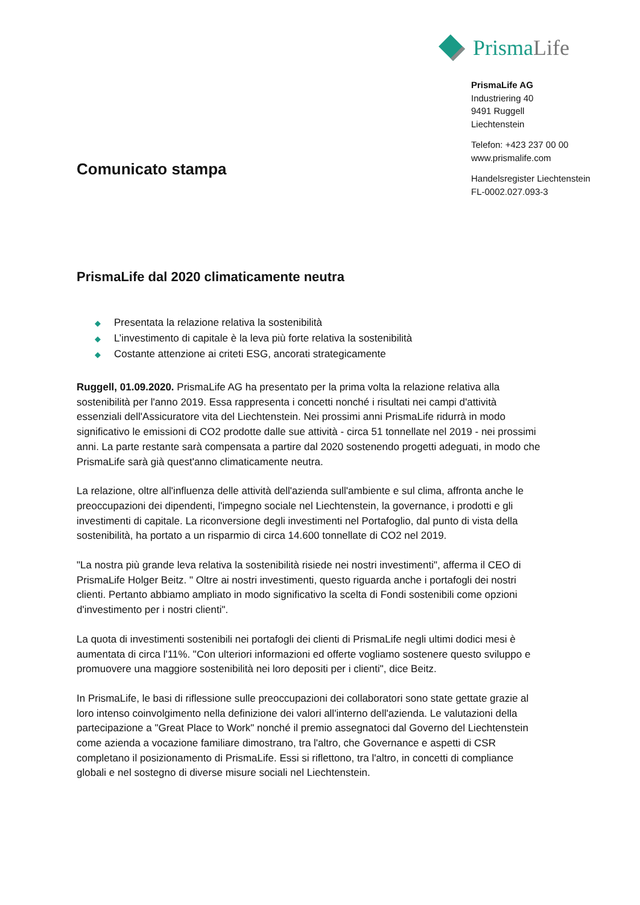PrismaLife
PrismaLife AG
Industriering 40
9491 Ruggell
Liechtenstein
Telefon: +423 237 00 00
www.prismalife.com
Handelsregister Liechtenstein
FL-0002.027.093-3
Comunicato stampa
PrismaLife dal 2020 climaticamente neutra
◆ Presentata la relazione relativa la sostenibilità
◆ L’investimento di capitale è la leva più forte relativa la sostenibilità
◆ Costante attenzione ai criteti ESG, ancorati strategicamente
Ruggell, 01.09.2020. PrismaLife AG ha presentato per la prima volta la relazione relativa alla sostenibilità per l'anno 2019. Essa rappresenta i concetti nonché i risultati nei campi d'attività essenziali dell'Assicuratore vita del Liechtenstein. Nei prossimi anni PrismaLife ridurrà in modo significativo le emissioni di CO2 prodotte dalle sue attività - circa 51 tonnellate nel 2019 - nei prossimi anni. La parte restante sarà compensata a partire dal 2020 sostenendo progetti adeguati, in modo che PrismaLife sarà già quest'anno climaticamente neutra.
La relazione, oltre all'influenza delle attività dell'azienda sull'ambiente e sul clima, affronta anche le preoccupazioni dei dipendenti, l'impegno sociale nel Liechtenstein, la governance, i prodotti e gli investimenti di capitale. La riconversione degli investimenti nel Portafoglio, dal punto di vista della sostenibilità, ha portato a un risparmio di circa 14.600 tonnellate di CO2 nel 2019.
"La nostra più grande leva relativa la sostenibilità risiede nei nostri investimenti", afferma il CEO di PrismaLife Holger Beitz. " Oltre ai nostri investimenti, questo riguarda anche i portafogli dei nostri clienti. Pertanto abbiamo ampliato in modo significativo la scelta di Fondi sostenibili come opzioni d'investimento per i nostri clienti".
La quota di investimenti sostenibili nei portafogli dei clienti di PrismaLife negli ultimi dodici mesi è aumentata di circa l'11%. "Con ulteriori informazioni ed offerte vogliamo sostenere questo sviluppo e promuovere una maggiore sostenibilità nei loro depositi per i clienti", dice Beitz.
In PrismaLife, le basi di riflessione sulle preoccupazioni dei collaboratori sono state gettate grazie al loro intenso coinvolgimento nella definizione dei valori all'interno dell'azienda. Le valutazioni della partecipazione a "Great Place to Work" nonché il premio assegnatoci dal Governo del Liechtenstein come azienda a vocazione familiare dimostrano, tra l'altro, che Governance e aspetti di CSR completano il posizionamento di PrismaLife. Essi si riflettono, tra l'altro, in concetti di compliance globali e nel sostegno di diverse misure sociali nel Liechtenstein.